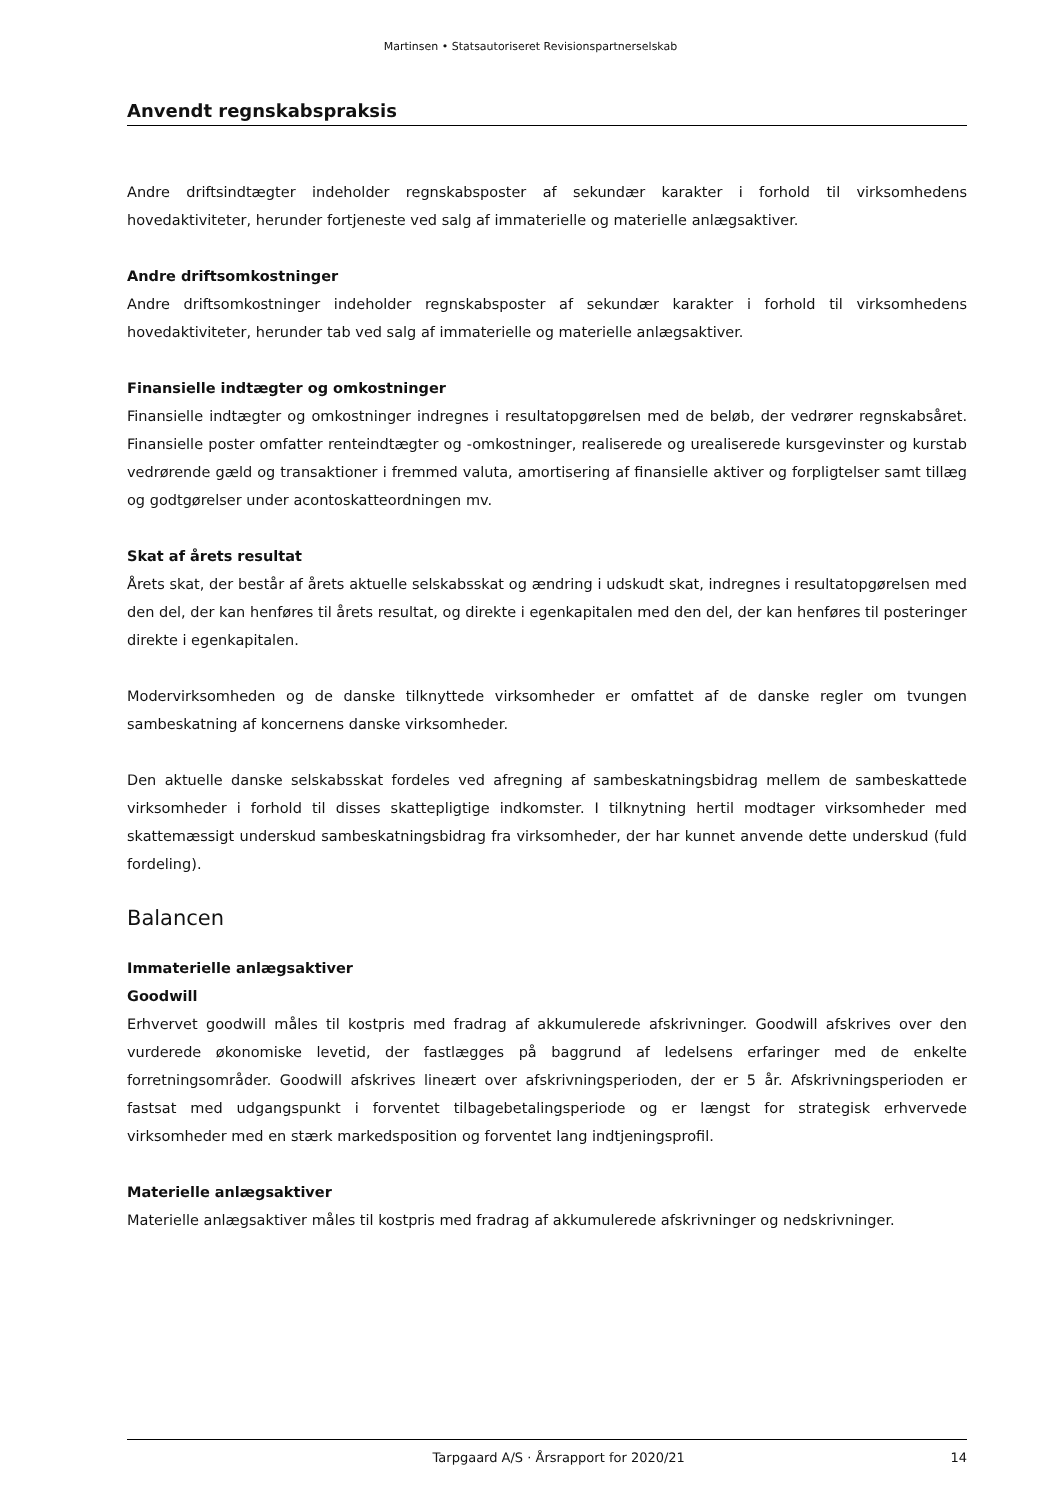Martinsen • Statsautoriseret Revisionspartnerselskab
Anvendt regnskabspraksis
Andre driftsindtægter indeholder regnskabsposter af sekundær karakter i forhold til virksomhedens hovedaktiviteter, herunder fortjeneste ved salg af immaterielle og materielle anlægsaktiver.
Andre driftsomkostninger
Andre driftsomkostninger indeholder regnskabsposter af sekundær karakter i forhold til virksomhedens hovedaktiviteter, herunder tab ved salg af immaterielle og materielle anlægsaktiver.
Finansielle indtægter og omkostninger
Finansielle indtægter og omkostninger indregnes i resultatopgørelsen med de beløb, der vedrører regnskabsåret. Finansielle poster omfatter renteindtægter og -omkostninger, realiserede og urealiserede kursgevinster og kurstab vedrørende gæld og transaktioner i fremmed valuta, amortisering af finansielle aktiver og forpligtelser samt tillæg og godtgørelser under acontoskatteordningen mv.
Skat af årets resultat
Årets skat, der består af årets aktuelle selskabsskat og ændring i udskudt skat, indregnes i resultatopgørelsen med den del, der kan henføres til årets resultat, og direkte i egenkapitalen med den del, der kan henføres til posteringer direkte i egenkapitalen.
Modervirksomheden og de danske tilknyttede virksomheder er omfattet af de danske regler om tvungen sambeskatning af koncernens danske virksomheder.
Den aktuelle danske selskabsskat fordeles ved afregning af sambeskatningsbidrag mellem de sambeskattede virksomheder i forhold til disses skattepligtige indkomster. I tilknytning hertil modtager virksomheder med skattemæssigt underskud sambeskatningsbidrag fra virksomheder, der har kunnet anvende dette underskud (fuld fordeling).
Balancen
Immaterielle anlægsaktiver
Goodwill
Erhvervet goodwill måles til kostpris med fradrag af akkumulerede afskrivninger. Goodwill afskrives over den vurderede økonomiske levetid, der fastlægges på baggrund af ledelsens erfaringer med de enkelte forretningsområder. Goodwill afskrives lineært over afskrivningsperioden, der er 5 år. Afskrivningsperioden er fastsat med udgangspunkt i forventet tilbagebetalingsperiode og er længst for strategisk erhvervede virksomheder med en stærk markedsposition og forventet lang indtjeningsprofil.
Materielle anlægsaktiver
Materielle anlægsaktiver måles til kostpris med fradrag af akkumulerede afskrivninger og nedskrivninger.
Tarpgaard A/S · Årsrapport for 2020/21 14